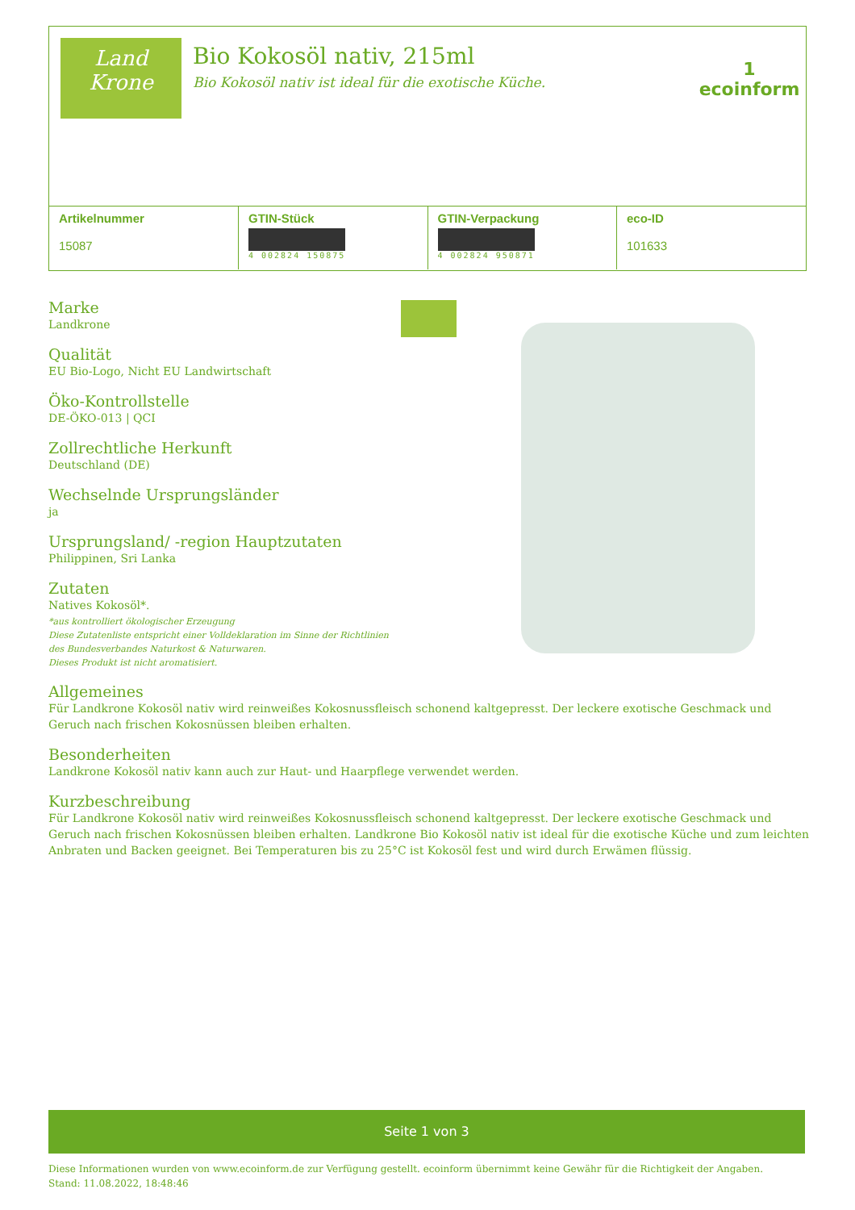Land
Krone
Bio Kokosöl nativ, 215ml
Bio Kokosöl nativ ist ideal für die exotische Küche.
1
ecoinform
| Artikelnummer 15087 | GTIN-Stück 4 002824 150875 | GTIN-Verpackung 4 002824 950871 | eco-ID 101633 |
Marke
Landkrone
Qualität
EU Bio-Logo, Nicht EU Landwirtschaft
Öko-Kontrollstelle
DE-ÖKO-013 | QCI
Zollrechtliche Herkunft
Deutschland (DE)
Wechselnde Ursprungsländer
ja
Ursprungsland/ -region Hauptzutaten
Philippinen, Sri Lanka
Zutaten
Natives Kokosöl*.
*aus kontrolliert ökologischer Erzeugung
Diese Zutatenliste entspricht einer Volldeklaration im Sinne der Richtlinien
des Bundesverbandes Naturkost & Naturwaren.
Dieses Produkt ist nicht aromatisiert.
Allgemeines
Für Landkrone Kokosöl nativ wird reinweißes Kokosnussfleisch schonend kaltgepresst. Der leckere exotische Geschmack und Geruch nach frischen Kokosnüssen bleiben erhalten.
Besonderheiten
Landkrone Kokosöl nativ kann auch zur Haut- und Haarpflege verwendet werden.
Kurzbeschreibung
Für Landkrone Kokosöl nativ wird reinweißes Kokosnussfleisch schonend kaltgepresst. Der leckere exotische Geschmack und Geruch nach frischen Kokosnüssen bleiben erhalten. Landkrone Bio Kokosöl nativ ist ideal für die exotische Küche und zum leichten Anbraten und Backen geeignet. Bei Temperaturen bis zu 25°C ist Kokosöl fest und wird durch Erwämen flüssig.
Seite 1 von 3
Diese Informationen wurden von www.ecoinform.de zur Verfügung gestellt. ecoinform übernimmt keine Gewähr für die Richtigkeit der Angaben.
Stand: 11.08.2022, 18:48:46